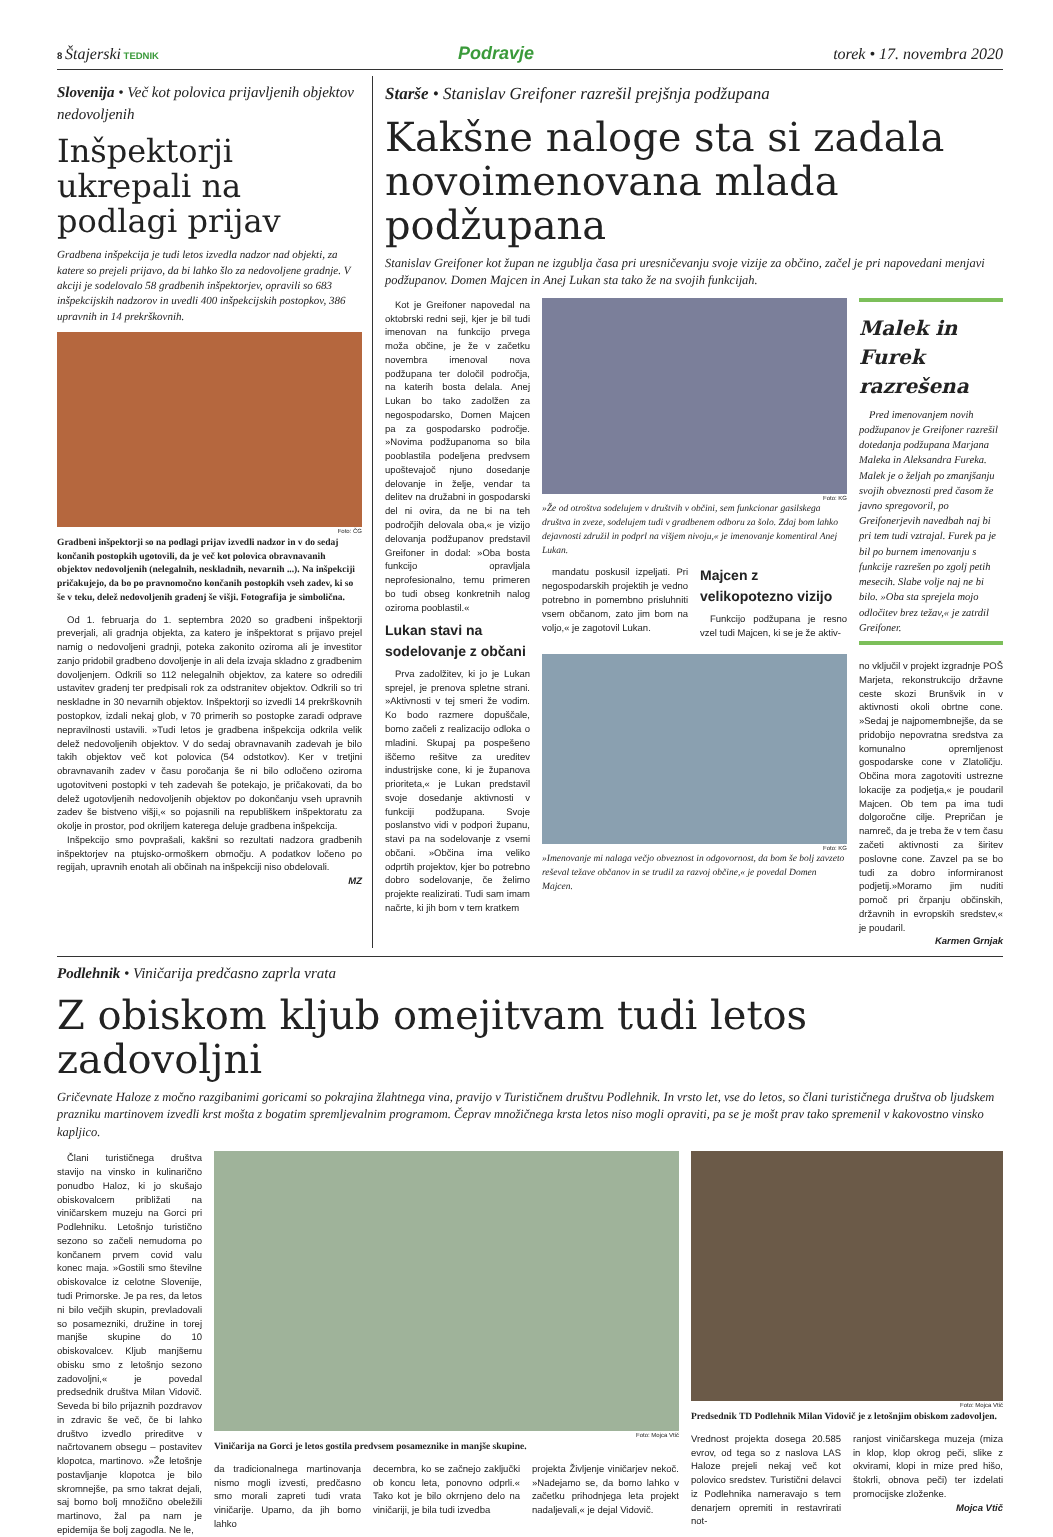8 Štajerski TEDNIK Podravje torek • 17. novembra 2020
Slovenija • Več kot polovica prijavljenih objektov nedovoljenih
Inšpektorji ukrepali na podlagi prijav
Gradbena inšpekcija je tudi letos izvedla nadzor nad objekti, za katere so prejeli prijavo, da bi lahko šlo za nedovoljene gradnje. V akciji je sodelovalo 58 gradbenih inšpektorjev, opravili so 683 inšpekcijskih nadzorov in uvedli 400 inšpekcijskih postopkov, 386 upravnih in 14 prekrškovnih.
Foto: ČG
Gradbeni inšpektorji so na podlagi prijav izvedli nadzor in v do sedaj končanih postopkih ugotovili, da je več kot polovica obravnavanih objektov nedovoljenih (nelegalnih, neskladnih, nevarnih ...). Na inšpekciji pričakujejo, da bo po pravnomočno končanih postopkih vseh zadev, ki so še v teku, delež nedovoljenih gradenj še višji. Fotografija je simbolična.
Od 1. februarja do 1. septembra 2020 so gradbeni inšpektorji preverjali, ali gradnja objekta, za katero je inšpektorat s prijavo prejel namig o nedovoljeni gradnji, poteka zakonito oziroma ali je investitor zanjo pridobil gradbeno dovoljenje in ali dela izvaja skladno z gradbenim dovoljenjem. Odkrili so 112 nelegalnih objektov, za katere so odredili ustavitev gradenj ter predpisali rok za odstranitev objektov. Odkrili so tri neskladne in 30 nevarnih objektov. Inšpektorji so izvedli 14 prekrškovnih postopkov, izdali nekaj glob, v 70 primerih so postopke zaradi odprave nepravilnosti ustavili. »Tudi letos je gradbena inšpekcija odkrila velik delež nedovoljenih objektov. V do sedaj obravnavanih zadevah je bilo takih objektov več kot polovica (54 odstotkov). Ker v tretjini obravnavanih zadev v času poročanja še ni bilo odločeno oziroma ugotovitveni postopki v teh zadevah še potekajo, je pričakovati, da bo delež ugotovljenih nedovoljenih objektov po dokončanju vseh upravnih zadev še bistveno višji,« so pojasnili na republiškem inšpektoratu za okolje in prostor, pod okriljem katerega deluje gradbena inšpekcija.
Inšpekcijo smo povprašali, kakšni so rezultati nadzora gradbenih inšpektorjev na ptujsko-ormoškem območju. A podatkov ločeno po regijah, upravnih enotah ali občinah na inšpekciji niso obdelovali.
MZ
Starše • Stanislav Greifoner razrešil prejšnja podžupana
Kakšne naloge sta si zadala novoimenovana mlada podžupana
Stanislav Greifoner kot župan ne izgublja časa pri uresničevanju svoje vizije za občino, začel je pri napovedani menjavi podžupanov. Domen Majcen in Anej Lukan sta tako že na svojih funkcijah.
Kot je Greifoner napovedal na oktobrski redni seji, kjer je bil tudi imenovan na funkcijo prvega moža občine, je že v začetku novembra imenoval nova podžupana ter določil področja, na katerih bosta delala. Anej Lukan bo tako zadolžen za negospodarsko, Domen Majcen pa za gospodarsko področje. »Novima podžupanoma so bila pooblastila podeljena predvsem upoštevajoč njuno dosedanje delovanje in želje, vendar ta delitev na družabni in gospodarski del ni ovira, da ne bi na teh področjih delovala oba,« je vizijo delovanja podžupanov predstavil Greifoner in dodal: »Oba bosta funkcijo opravljala neprofesionalno, temu primeren bo tudi obseg konkretnih nalog oziroma pooblastil.«
Lukan stavi na sodelovanje z občani
Prva zadolžitev, ki jo je Lukan sprejel, je prenova spletne strani. »Aktivnosti v tej smeri že vodim. Ko bodo razmere dopuščale, bomo začeli z realizacijo odloka o mladini. Skupaj pa pospešeno iščemo rešitve za ureditev industrijske cone, ki je županova prioriteta,« je Lukan predstavil svoje dosedanje aktivnosti v funkciji podžupana. Svoje poslanstvo vidi v podpori županu, stavi pa na sodelovanje z vsemi občani. »Občina ima veliko odprtih projektov, kjer bo potrebno dobro sodelovanje, če želimo projekte realizirati. Tudi sam imam načrte, ki jih bom v tem kratkem
Foto: KG
»Že od otroštva sodelujem v društvih v občini, sem funkcionar gasilskega društva in zveze, sodelujem tudi v gradbenem odboru za šolo. Zdaj bom lahko dejavnosti združil in podprl na višjem nivoju,« je imenovanje komentiral Anej Lukan.
mandatu poskusil izpeljati. Pri negospodarskih projektih je vedno potrebno in pomembno prisluhniti vsem občanom, zato jim bom na voljo,« je zagotovil Lukan.
Majcen z velikopotezno vizijo
Funkcijo podžupana je resno vzel tudi Majcen, ki se je že aktiv-
Foto: KG
»Imenovanje mi nalaga večjo obveznost in odgovornost, da bom še bolj zavzeto reševal težave občanov in se trudil za razvoj občine,« je povedal Domen Majcen.
Malek in Furek razrešena
Pred imenovanjem novih podžupanov je Greifoner razrešil dotedanja podžupana Marjana Maleka in Aleksandra Fureka. Malek je o željah po zmanjšanju svojih obveznosti pred časom že javno spregovoril, po Greifonerjevih navedbah naj bi pri tem tudi vztrajal. Furek pa je bil po burnem imenovanju s funkcije razrešen po zgolj petih mesecih. Slabe volje naj ne bi bilo. »Oba sta sprejela mojo odločitev brez težav,« je zatrdil Greifoner.
no vključil v projekt izgradnje POŠ Marjeta, rekonstrukcijo državne ceste skozi Brunšvik in v aktivnosti okoli obrtne cone. »Sedaj je najpomembnejše, da se pridobijo nepovratna sredstva za komunalno opremljenost gospodarske cone v Zlatoličju. Občina mora zagotoviti ustrezne lokacije za podjetja,« je poudaril Majcen. Ob tem pa ima tudi dolgoročne cilje. Prepričan je namreč, da je treba že v tem času začeti aktivnosti za širitev poslovne cone. Zavzel pa se bo tudi za dobro informiranost podjetij.»Moramo jim nuditi pomoč pri črpanju občinskih, državnih in evropskih sredstev,« je poudaril.
Karmen Grnjak
Podlehnik • Viničarija predčasno zaprla vrata
Z obiskom kljub omejitvam tudi letos zadovoljni
Gričevnate Haloze z močno razgibanimi goricami so pokrajina žlahtnega vina, pravijo v Turističnem društvu Podlehnik. In vrsto let, vse do letos, so člani turističnega društva ob ljudskem prazniku martinovem izvedli krst mošta z bogatim spremljevalnim programom. Čeprav množičnega krsta letos niso mogli opraviti, pa se je mošt prav tako spremenil v kakovostno vinsko kapljico.
Člani turističnega društva stavijo na vinsko in kulinarično ponudbo Haloz, ki jo skušajo obiskovalcem približati na viničarskem muzeju na Gorci pri Podlehniku. Letošnjo turistično sezono so začeli nemudoma po končanem prvem covid valu konec maja. »Gostili smo številne obiskovalce iz celotne Slovenije, tudi Primorske. Je pa res, da letos ni bilo večjih skupin, prevladovali so posamezniki, družine in torej manjše skupine do 10 obiskovalcev. Kljub manjšemu obisku smo z letošnjo sezono zadovoljni,« je povedal predsednik društva Milan Vidovič. Seveda bi bilo prijaznih pozdravov in zdravic še več, če bi lahko društvo izvedlo prireditve v načrtovanem obsegu – postavitev klopotca, martinovo. »Že letošnje postavljanje klopotca je bilo skromnejše, pa smo takrat dejali, saj bomo bolj množično obeležili martinovo, žal pa nam je epidemija še bolj zagodla. Ne le,
Foto: Mojca Vtič
Viničarija na Gorci je letos gostila predvsem posameznike in manjše skupine.
da tradicionalnega martinovanja nismo mogli izvesti, predčasno smo morali zapreti tudi vrata viničarije. Upamo, da jih bomo lahko
decembra, ko se začnejo zaključki ob koncu leta, ponovno odprli.« Tako kot je bilo okrnjeno delo na viničariji, je bila tudi izvedba
projekta Življenje viničarjev nekoč. »Nadejamo se, da bomo lahko v začetku prihodnjega leta projekt nadaljevali,« je dejal Vidovič.
Foto: Mojca Vtič
Predsednik TD Podlehnik Milan Vidovič je z letošnjim obiskom zadovoljen.
Vrednost projekta dosega 20.585 evrov, od tega so z naslova LAS Haloze prejeli nekaj več kot polovico sredstev. Turistični delavci iz Podlehnika nameravajo s tem denarjem opremiti in restavrirati not-
ranjost viničarskega muzeja (miza in klop, klop okrog peči, slike z okvirami, klopi in mize pred hišo, štokrli, obnova peči) ter izdelati promocijske zloženke.
Mojca Vtič